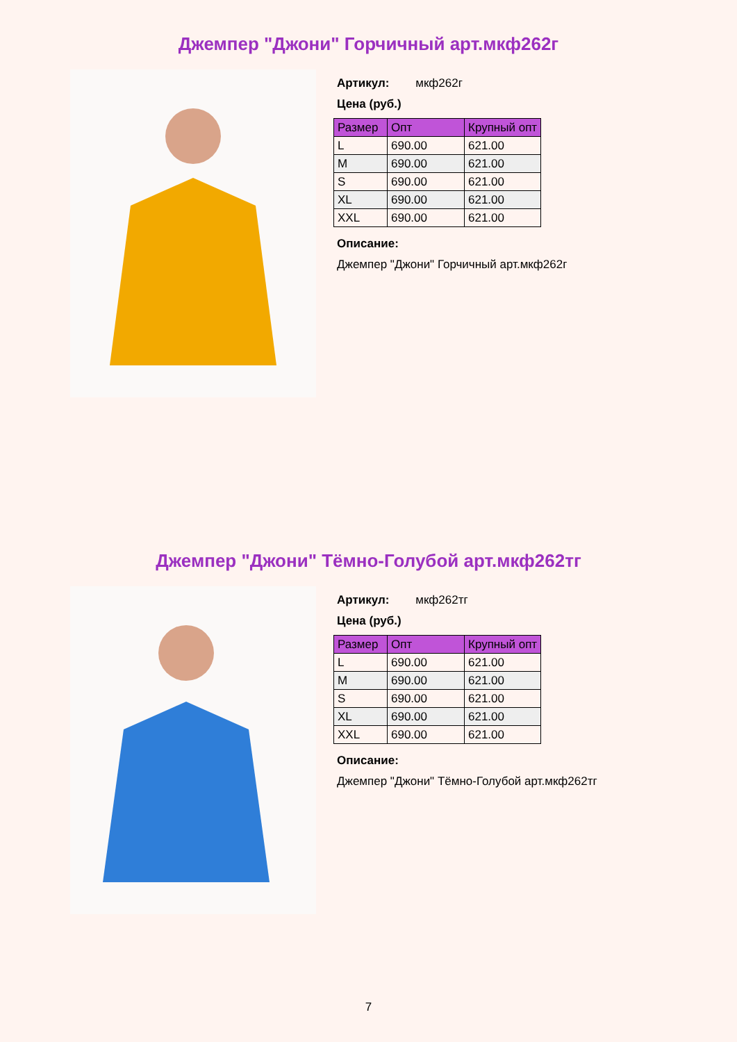Джемпер "Джони" Горчичный арт.мкф262г
Артикул: мкф262г
Цена (руб.)
| Размер | Опт | Крупный опт |
| --- | --- | --- |
| L | 690.00 | 621.00 |
| M | 690.00 | 621.00 |
| S | 690.00 | 621.00 |
| XL | 690.00 | 621.00 |
| XXL | 690.00 | 621.00 |
Описание:
Джемпер "Джони" Горчичный арт.мкф262г
Джемпер "Джони" Тёмно-Голубой арт.мкф262тг
Артикул: мкф262тг
Цена (руб.)
| Размер | Опт | Крупный опт |
| --- | --- | --- |
| L | 690.00 | 621.00 |
| M | 690.00 | 621.00 |
| S | 690.00 | 621.00 |
| XL | 690.00 | 621.00 |
| XXL | 690.00 | 621.00 |
Описание:
Джемпер "Джони" Тёмно-Голубой арт.мкф262тг
7